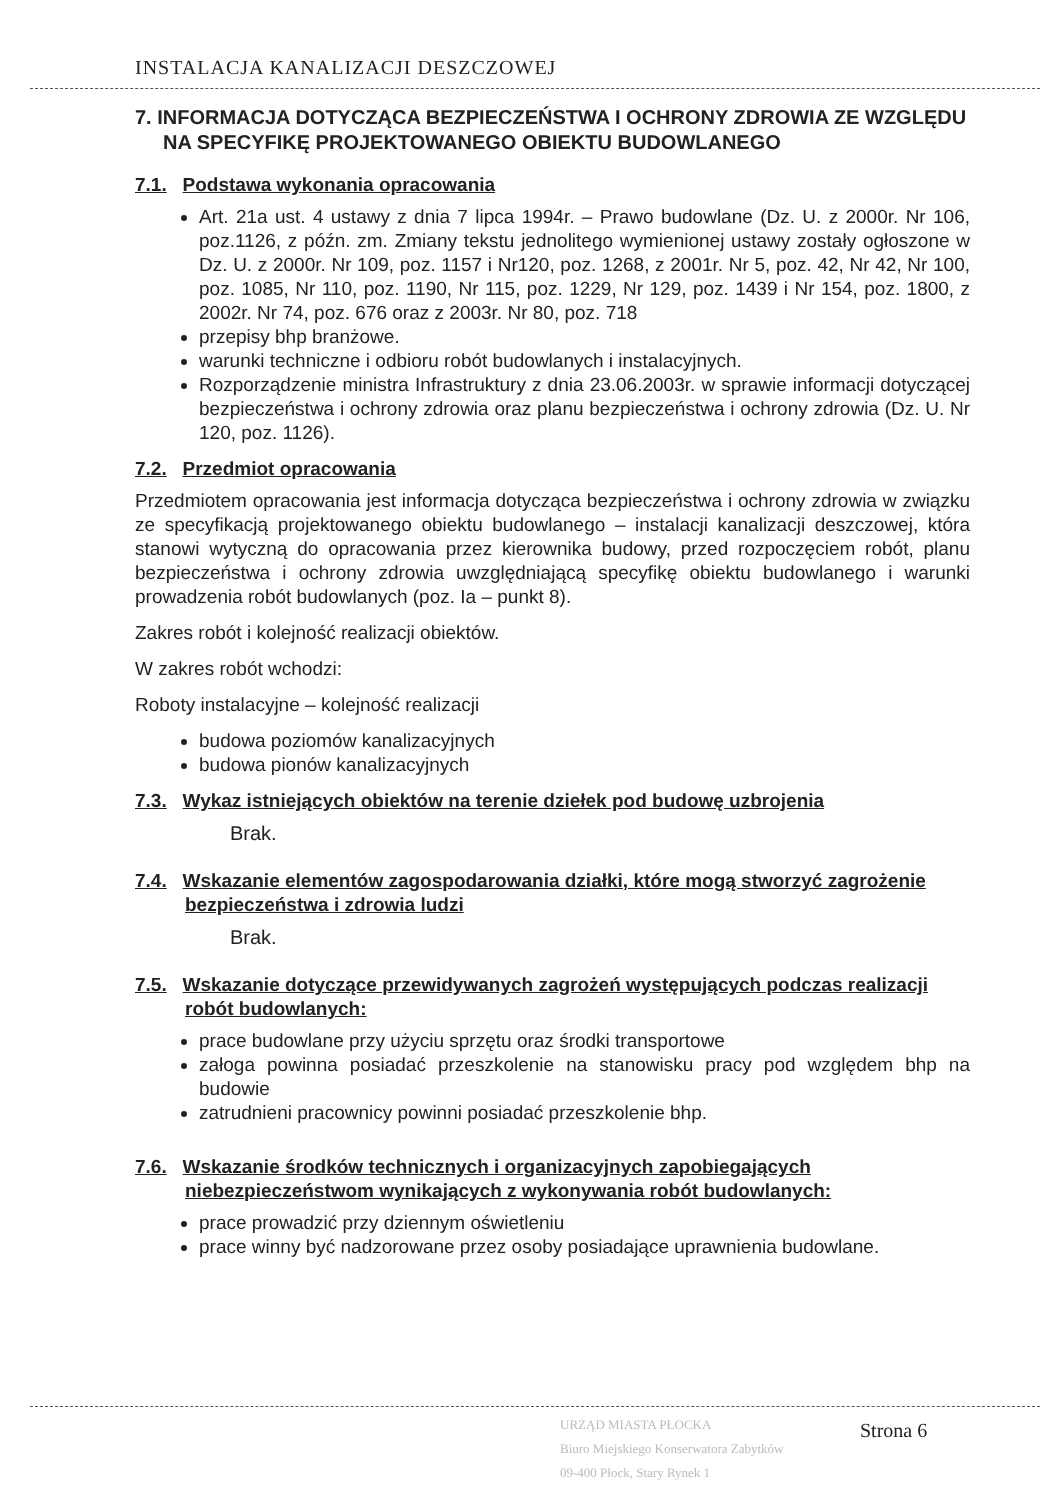INSTALACJA KANALIZACJI DESZCZOWEJ
7. INFORMACJA DOTYCZĄCA BEZPIECZEŃSTWA I OCHRONY ZDROWIA ZE WZGLĘDU NA SPECYFIKĘ PROJEKTOWANEGO OBIEKTU BUDOWLANEGO
7.1. Podstawa wykonania opracowania
Art. 21a ust. 4 ustawy z dnia 7 lipca 1994r. – Prawo budowlane (Dz. U. z 2000r. Nr 106, poz.1126, z późn. zm. Zmiany tekstu jednolitego wymienionej ustawy zostały ogłoszone w Dz. U. z 2000r. Nr 109, poz. 1157 i Nr120, poz. 1268, z 2001r. Nr 5, poz. 42, Nr 42, Nr 100, poz. 1085, Nr 110, poz. 1190, Nr 115, poz. 1229, Nr 129, poz. 1439 i Nr 154, poz. 1800, z 2002r. Nr 74, poz. 676 oraz z 2003r. Nr 80, poz. 718
przepisy bhp branżowe.
warunki techniczne i odbioru robót budowlanych i instalacyjnych.
Rozporządzenie ministra Infrastruktury z dnia 23.06.2003r. w sprawie informacji dotyczącej bezpieczeństwa i ochrony zdrowia oraz planu bezpieczeństwa i ochrony zdrowia (Dz. U. Nr 120, poz. 1126).
7.2. Przedmiot opracowania
Przedmiotem opracowania jest informacja dotycząca bezpieczeństwa i ochrony zdrowia w związku ze specyfikacją projektowanego obiektu budowlanego – instalacji kanalizacji deszczowej, która stanowi wytyczną do opracowania przez kierownika budowy, przed rozpoczęciem robót, planu bezpieczeństwa i ochrony zdrowia uwzględniającą specyfikę obiektu budowlanego i warunki prowadzenia robót budowlanych (poz. Ia – punkt 8).
Zakres robót i kolejność realizacji obiektów.
W zakres robót wchodzi:
Roboty instalacyjne – kolejność realizacji
budowa poziomów kanalizacyjnych
budowa pionów kanalizacyjnych
7.3. Wykaz istniejących obiektów na terenie dziełek pod budowę uzbrojenia
Brak.
7.4. Wskazanie elementów zagospodarowania działki, które mogą stworzyć zagrożenie bezpieczeństwa i zdrowia ludzi
Brak.
7.5. Wskazanie dotyczące przewidywanych zagrożeń występujących podczas realizacji robót budowlanych:
prace budowlane przy użyciu sprzętu oraz środki transportowe
załoga powinna posiadać przeszkolenie na stanowisku pracy pod względem bhp na budowie
zatrudnieni pracownicy powinni posiadać przeszkolenie bhp.
7.6. Wskazanie środków technicznych i organizacyjnych zapobiegających niebezpieczeństwom wynikających z wykonywania robót budowlanych:
prace prowadzić przy dziennym oświetleniu
prace winny być nadzorowane przez osoby posiadające uprawnienia budowlane.
URZĄD MIASTA PŁOCKA
Biuro Miejskiego Konserwatora Zabytków
09-400 Płock, Stary Rynek 1
Strona 6